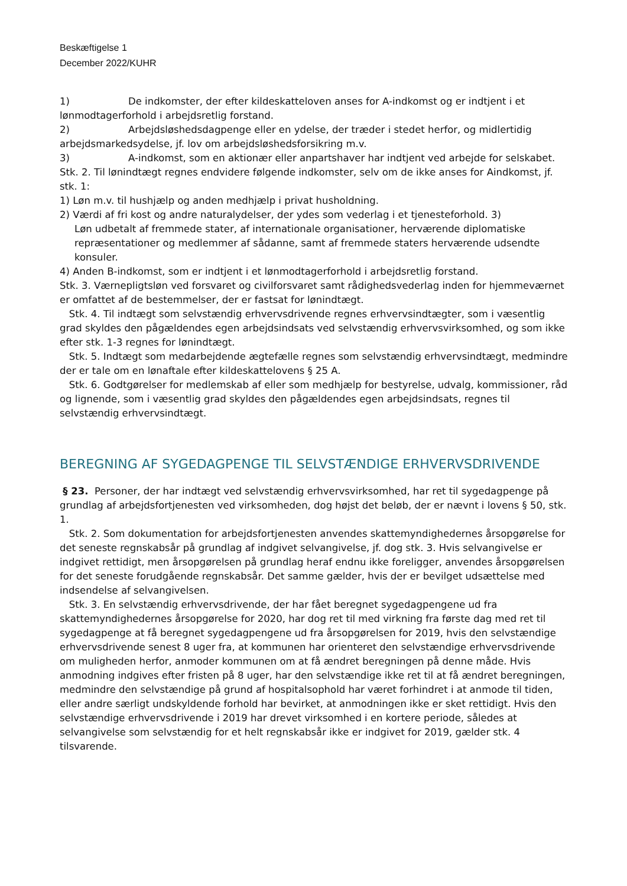Beskæftigelse 1
December 2022/KUHR
1) De indkomster, der efter kildeskatteloven anses for A-indkomst og er indtjent i et lønmodtagerforhold i arbejdsretlig forstand.
2) Arbejdsløshedsdagpenge eller en ydelse, der træder i stedet herfor, og midlertidig arbejdsmarkedsydelse, jf. lov om arbejdsløshedsforsikring m.v.
3) A-indkomst, som en aktionær eller anpartshaver har indtjent ved arbejde for selskabet. Stk. 2. Til lønindtægt regnes endvidere følgende indkomster, selv om de ikke anses for Aindkomst, jf. stk. 1:
1) Løn m.v. til hushjælp og anden medhjælp i privat husholdning.
2) Værdi af fri kost og andre naturalydelser, der ydes som vederlag i et tjenesteforhold. 3)
Løn udbetalt af fremmede stater, af internationale organisationer, herværende diplomatiske repræsentationer og medlemmer af sådanne, samt af fremmede staters herværende udsendte konsuler.
4) Anden B-indkomst, som er indtjent i et lønmodtagerforhold i arbejdsretlig forstand.
Stk. 3. Værnepligtsløn ved forsvaret og civilforsvaret samt rådighedsvederlag inden for hjemmeværnet er omfattet af de bestemmelser, der er fastsat for lønindtægt.
Stk. 4. Til indtægt som selvstændig erhvervsdrivende regnes erhvervsindtægter, som i væsentlig grad skyldes den pågældendes egen arbejdsindsats ved selvstændig erhvervsvirksomhed, og som ikke efter stk. 1-3 regnes for lønindtægt.
Stk. 5. Indtægt som medarbejdende ægtefælle regnes som selvstændig erhvervsindtægt, medmindre der er tale om en lønaftale efter kildeskattelovens § 25 A.
Stk. 6. Godtgørelser for medlemskab af eller som medhjælp for bestyrelse, udvalg, kommissioner, råd og lignende, som i væsentlig grad skyldes den pågældendes egen arbejdsindsats, regnes til selvstændig erhvervsindtægt.
BEREGNING AF SYGEDAGPENGE TIL SELVSTÆNDIGE ERHVERVSDRIVENDE
§ 23. Personer, der har indtægt ved selvstændig erhvervsvirksomhed, har ret til sygedagpenge på grundlag af arbejdsfortjenesten ved virksomheden, dog højst det beløb, der er nævnt i lovens § 50, stk. 1.
Stk. 2. Som dokumentation for arbejdsfortjenesten anvendes skattemyndighedernes årsopgørelse for det seneste regnskabsår på grundlag af indgivet selvangivelse, jf. dog stk. 3. Hvis selvangivelse er indgivet rettidigt, men årsopgørelsen på grundlag heraf endnu ikke foreligger, anvendes årsopgørelsen for det seneste forudgående regnskabsår. Det samme gælder, hvis der er bevilget udsættelse med indsendelse af selvangivelsen.
Stk. 3. En selvstændig erhvervsdrivende, der har fået beregnet sygedagpengene ud fra skattemyndighedernes årsopgørelse for 2020, har dog ret til med virkning fra første dag med ret til sygedagpenge at få beregnet sygedagpengene ud fra årsopgørelsen for 2019, hvis den selvstændige erhvervsdrivende senest 8 uger fra, at kommunen har orienteret den selvstændige erhvervsdrivende om muligheden herfor, anmoder kommunen om at få ændret beregningen på denne måde. Hvis anmodning indgives efter fristen på 8 uger, har den selvstændige ikke ret til at få ændret beregningen, medmindre den selvstændige på grund af hospitalsophold har været forhindret i at anmode til tiden, eller andre særligt undskyldende forhold har bevirket, at anmodningen ikke er sket rettidigt. Hvis den selvstændige erhvervsdrivende i 2019 har drevet virksomhed i en kortere periode, således at selvangivelse som selvstændig for et helt regnskabsår ikke er indgivet for 2019, gælder stk. 4 tilsvarende.